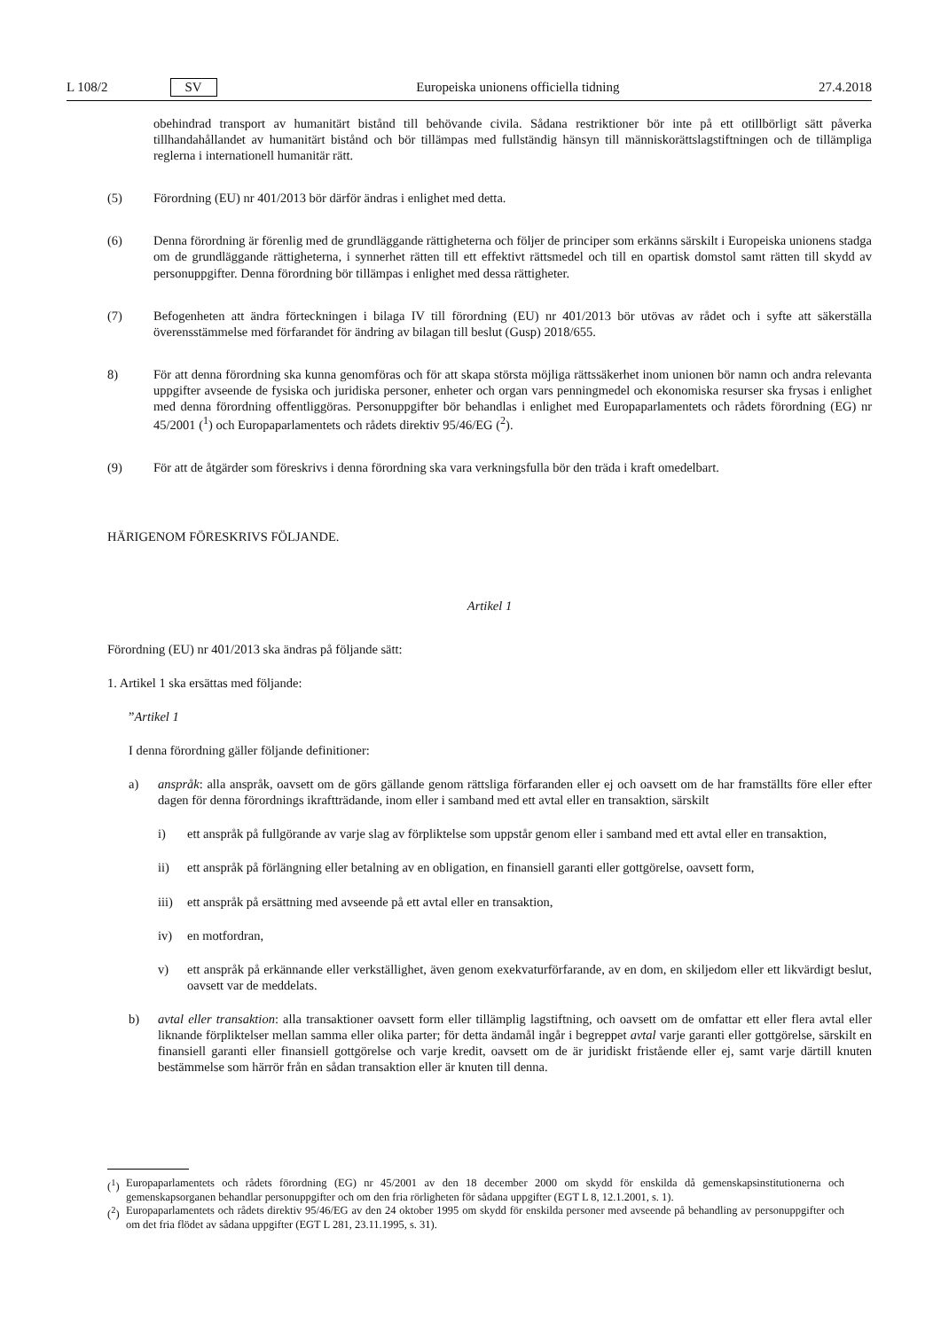L 108/2 SV Europeiska unionens officiella tidning 27.4.2018
obehindrad transport av humanitärt bistånd till behövande civila. Sådana restriktioner bör inte på ett otillbörligt sätt påverka tillhandahållandet av humanitärt bistånd och bör tillämpas med fullständig hänsyn till människorätts­lagstiftningen och de tillämpliga reglerna i internationell humanitär rätt.
(5) Förordning (EU) nr 401/2013 bör därför ändras i enlighet med detta.
(6) Denna förordning är förenlig med de grundläggande rättigheterna och följer de principer som erkänns särskilt i Europeiska unionens stadga om de grundläggande rättigheterna, i synnerhet rätten till ett effektivt rättsmedel och till en opartisk domstol samt rätten till skydd av personuppgifter. Denna förordning bör tillämpas i enlighet med dessa rättigheter.
(7) Befogenheten att ändra förteckningen i bilaga IV till förordning (EU) nr 401/2013 bör utövas av rådet och i syfte att säkerställa överensstämmelse med förfarandet för ändring av bilagan till beslut (Gusp) 2018/655.
8) För att denna förordning ska kunna genomföras och för att skapa största möjliga rättssäkerhet inom unionen bör namn och andra relevanta uppgifter avseende de fysiska och juridiska personer, enheter och organ vars penningmedel och ekonomiska resurser ska frysas i enlighet med denna förordning offentliggöras. Personuppgifter bör behandlas i enlighet med Europaparlamentets och rådets förordning (EG) nr 45/2001 (<sup>1</sup>) och Europapar­lamentets och rådets direktiv 95/46/EG (<sup>2</sup>).
(9) För att de åtgärder som föreskrivs i denna förordning ska vara verkningsfulla bör den träda i kraft omedelbart.
HÄRIGENOM FÖRESKRIVS FÖLJANDE.
Artikel 1
Förordning (EU) nr 401/2013 ska ändras på följande sätt:
1. Artikel 1 ska ersättas med följande:
”Artikel 1
I denna förordning gäller följande definitioner:
a) anspråk: alla anspråk, oavsett om de görs gällande genom rättsliga förfaranden eller ej och oavsett om de har framställts före eller efter dagen för denna förordnings ikraftträdande, inom eller i samband med ett avtal eller en transaktion, särskilt
i) ett anspråk på fullgörande av varje slag av förpliktelse som uppstår genom eller i samband med ett avtal eller en transaktion,
ii) ett anspråk på förlängning eller betalning av en obligation, en finansiell garanti eller gottgörelse, oavsett form,
iii)
ett anspråk på ersättning med avseende på ett avtal eller en transaktion,
iv) en motfordran,
v) ett anspråk på erkännande eller verkställighet, även genom exekvaturförfarande, av en dom, en skiljedom eller ett likvärdigt beslut, oavsett var de meddelats.
b) avtal eller transaktion: alla transaktioner oavsett form eller tillämplig lagstiftning, och oavsett om de omfattar ett eller flera avtal eller liknande förpliktelser mellan samma eller olika parter; för detta ändamål ingår i begreppet avtal varje garanti eller gottgörelse, särskilt en finansiell garanti eller finansiell gottgörelse och varje kredit, oavsett om de är juridiskt fristående eller ej, samt varje därtill knuten bestämmelse som härrör från en sådan transaktion eller är knuten till denna.
(<sup>1</sup>)
Europaparlamentets och rådets förordning (EG) nr 45/2001 av den 18 december 2000 om skydd för enskilda då gemenskapsinstitutio­nerna och gemenskapsorganen behandlar personuppgifter och om den fria rörligheten för sådana uppgifter (EGT L 8, 12.1.2001, s. 1).
(<sup>2</sup>)
Europaparlamentets och rådets direktiv 95/46/EG av den 24 oktober 1995 om skydd för enskilda personer med avseende på behandling av personuppgifter och om det fria flödet av sådana uppgifter (EGT L 281, 23.11.1995, s. 31).